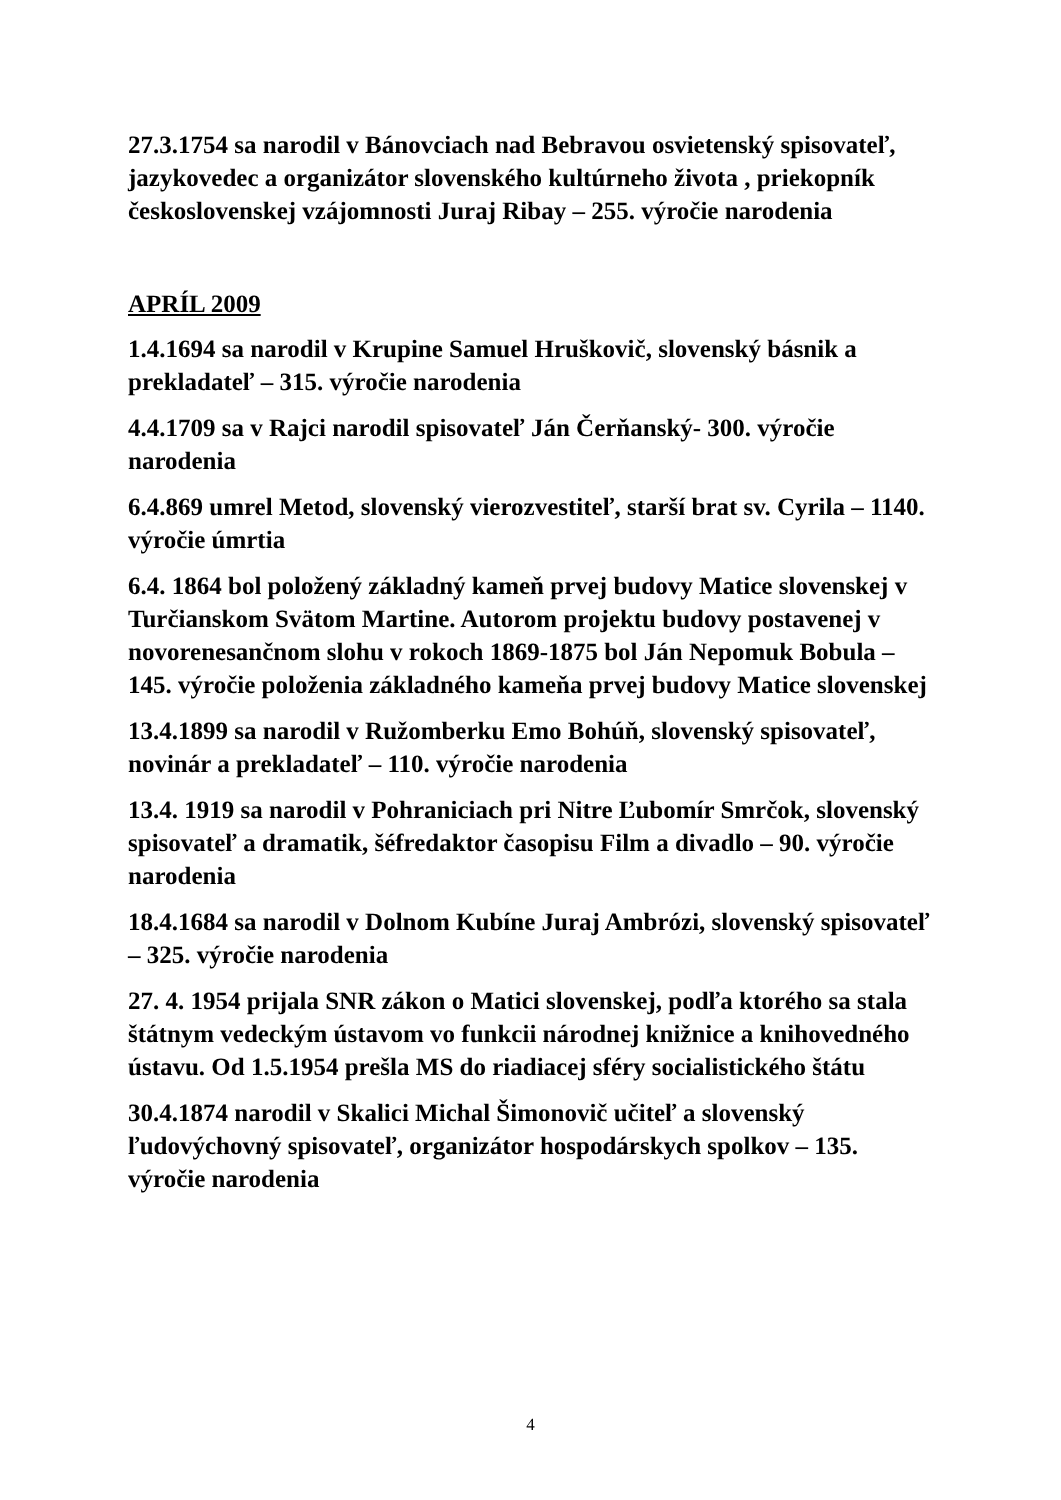27.3.1754 sa narodil v Bánovciach nad Bebravou osvietenský spisovateľ, jazykovedec a organizátor slovenského kultúrneho života , priekopník československej vzájomnosti Juraj Ribay – 255. výročie narodenia
APRÍL 2009
1.4.1694 sa narodil v Krupine Samuel Hruškovič, slovenský básnik a prekladateľ – 315. výročie narodenia
4.4.1709 sa v Rajci narodil spisovateľ Ján Čerňanský- 300. výročie narodenia
6.4.869 umrel Metod, slovenský vierozvestiteľ, starší brat sv. Cyrila – 1140. výročie úmrtia
6.4. 1864 bol položený základný kameň prvej budovy Matice slovenskej v Turčianskom Svätom Martine. Autorom projektu budovy postavenej v novorenesančnom slohu v rokoch 1869-1875 bol Ján Nepomuk Bobula – 145. výročie položenia základného kameňa prvej budovy Matice slovenskej
13.4.1899 sa narodil v Ružomberku Emo Bohúň, slovenský spisovateľ, novinár a prekladateľ – 110. výročie narodenia
13.4. 1919 sa narodil v Pohraniciach pri Nitre Ľubomír Smrčok, slovenský spisovateľ a dramatik, šéfredaktor časopisu Film a divadlo – 90. výročie narodenia
18.4.1684 sa narodil v Dolnom Kubíne Juraj Ambrózi, slovenský spisovateľ – 325. výročie narodenia
27. 4. 1954 prijala SNR zákon o Matici slovenskej, podľa ktorého sa stala štátnym vedeckým ústavom vo funkcii národnej knižnice a knihovedného ústavu. Od 1.5.1954 prešla MS do riadiacej sféry socialistického štátu
30.4.1874 narodil v Skalici Michal Šimonovič učiteľ a slovenský ľudovýchovný spisovateľ, organizátor hospodárskych spolkov – 135. výročie narodenia
4